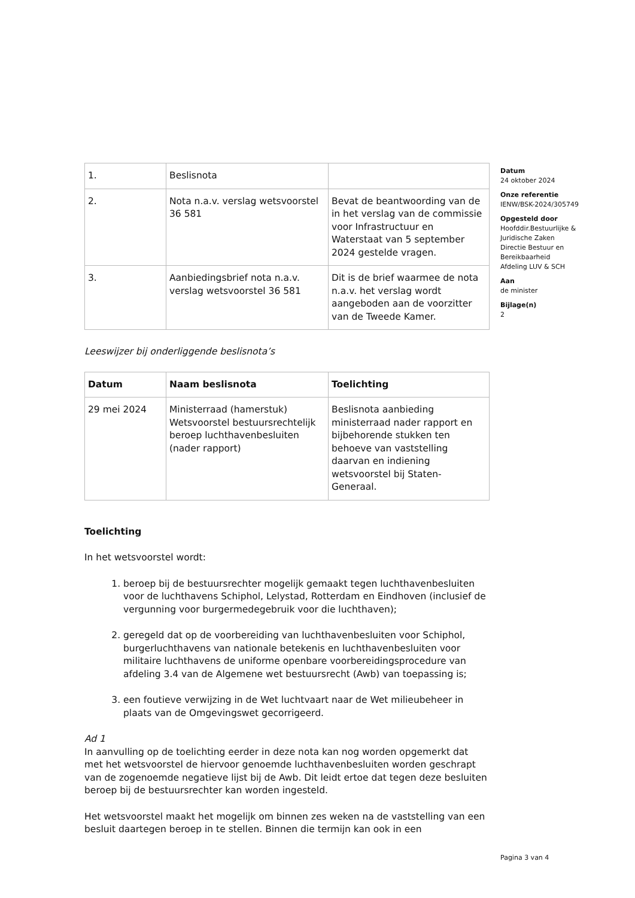| 1. | Beslisnota | |
| 2. | Nota n.a.v. verslag wetsvoorstel 36 581 | Bevat de beantwoording van de in het verslag van de commissie voor Infrastructuur en Waterstaat van 5 september 2024 gestelde vragen. |
| 3. | Aanbiedingsbrief nota n.a.v. verslag wetsvoorstel 36 581 | Dit is de brief waarmee de nota n.a.v. het verslag wordt aangeboden aan de voorzitter van de Tweede Kamer. |
Leeswijzer bij onderliggende beslisnota’s
| Datum | Naam beslisnota | Toelichting |
| --- | --- | --- |
| 29 mei 2024 | Ministerraad (hamerstuk) Wetsvoorstel bestuursrechtelijk beroep luchthavenbesluiten (nader rapport) | Beslisnota aanbieding ministerraad nader rapport en bijbehorende stukken ten behoeve van vaststelling daarvan en indiening wetsvoorstel bij Staten-Generaal. |
Toelichting
In het wetsvoorstel wordt:
1. beroep bij de bestuursrechter mogelijk gemaakt tegen luchthavenbesluiten voor de luchthavens Schiphol, Lelystad, Rotterdam en Eindhoven (inclusief de vergunning voor burgermedegebruik voor die luchthaven);
2. geregeld dat op de voorbereiding van luchthavenbesluiten voor Schiphol, burgerluchthavens van nationale betekenis en luchthavenbesluiten voor militaire luchthavens de uniforme openbare voorbereidingsprocedure van afdeling 3.4 van de Algemene wet bestuursrecht (Awb) van toepassing is;
3. een foutieve verwijzing in de Wet luchtvaart naar de Wet milieubeheer in plaats van de Omgevingswet gecorrigeerd.
Ad 1
In aanvulling op de toelichting eerder in deze nota kan nog worden opgemerkt dat met het wetsvoorstel de hiervoor genoemde luchthavenbesluiten worden geschrapt van de zogenoemde negatieve lijst bij de Awb. Dit leidt ertoe dat tegen deze besluiten beroep bij de bestuursrechter kan worden ingesteld.
Het wetsvoorstel maakt het mogelijk om binnen zes weken na de vaststelling van een besluit daartegen beroep in te stellen. Binnen die termijn kan ook in een
Datum
24 oktober 2024
Onze referentie
IENW/BSK-2024/305749
Opgesteld door
Hoofddir.Bestuurlijke &
Juridische Zaken
Directie Bestuur en
Bereikbaarheid
Afdeling LUV & SCH
Aan
de minister
Bijlage(n)
2
Pagina 3 van 4